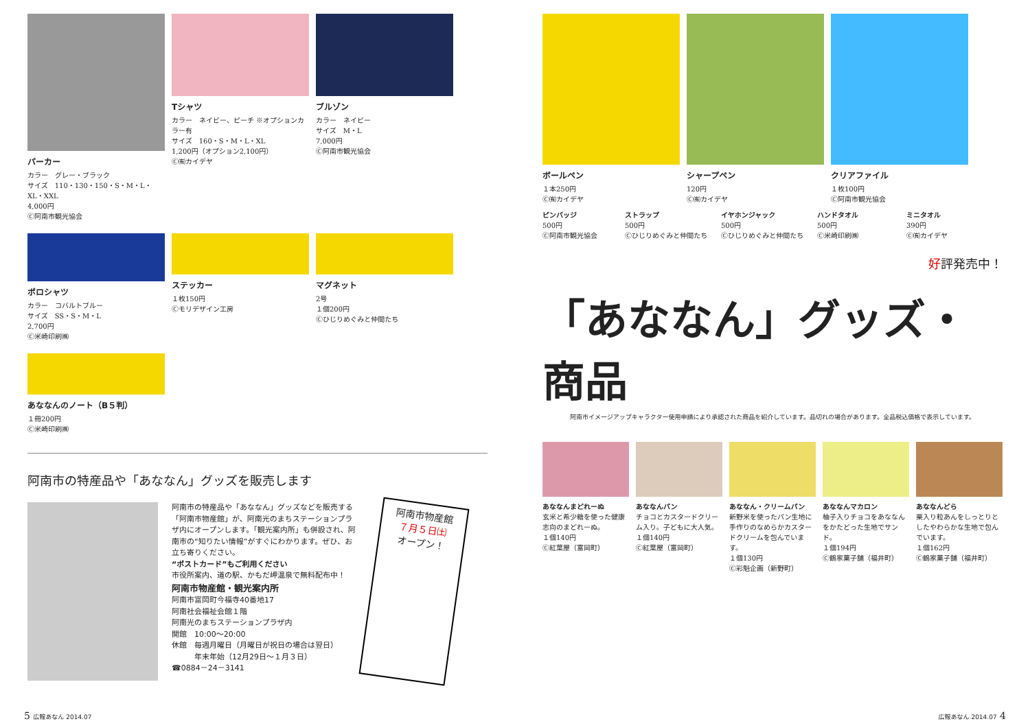パーカー
カラー　グレー・ブラック
サイズ　110・130・150・S・M・L・XL・XXL
4,000円
Ⓒ阿南市観光協会
Tシャツ
カラー　ネイビー、ピーチ ※オプションカラー有
サイズ　160・S・M・L・XL
1,200円（オプション2,100円）
Ⓒ㈲カイデヤ
ブルゾン
カラー　ネイビー
サイズ　M・L
7,000円
Ⓒ阿南市観光協会
ポロシャツ
カラー　コバルトブルー
サイズ　SS・S・M・L
2,700円
Ⓒ米崎印刷㈱
ステッカー
１枚150円
Ⓒモリデザイン工房
マグネット
2号
１個200円
Ⓒひじりめぐみと仲間たち
あななんのノート（B５判）
１冊200円
Ⓒ米崎印刷㈱
阿南市の特産品や「あななん」グッズを販売します
阿南市の特産品や「あななん」グッズなどを販売する「阿南市物産館」が、阿南光のまちステーションプラザ内にオープンします。「観光案内所」も併設され、阿南市の“知りたい情報”がすぐにわかります。ぜひ、お立ち寄りください。
“ポストカード”もご利用ください
市役所案内、道の駅、かもだ岬温泉で無料配布中！
阿南市物産館・観光案内所
阿南市富岡町今福寺40番地17
阿南社会福祉会館１階
阿南光のまちステーションプラザ内
開館　10:00～20:00
休館　毎週月曜日（月曜日が祝日の場合は翌日）
　　　年末年始（12月29日～１月３日）
☎0884－24－3141
阿南市物産館
７月５日㈯
オープン！
5 広報あなん 2014.07
ボールペン
１本250円
Ⓒ㈲カイデヤ
シャープペン
120円
Ⓒ㈲カイデヤ
クリアファイル
１枚100円
Ⓒ阿南市観光協会
ピンバッジ
500円
Ⓒ阿南市観光協会
ストラップ
500円
Ⓒひじりめぐみと仲間たち
イヤホンジャック
500円
Ⓒひじりめぐみと仲間たち
ハンドタオル
500円
Ⓒ米崎印刷㈱
ミニタオル
390円
Ⓒ㈲カイデヤ
好評発売中！
「あななん」グッズ・商品
阿南市イメージアップキャラクター使用申請により承認された商品を紹介しています。品切れの場合があります。全品税込価格で表示しています。
あななんまどれーぬ
玄米と希少糖を使った健康志向のまどれーぬ。
１個140円
Ⓒ紅葉屋（富岡町）
あななんパン
チョコとカスタードクリーム入り。子どもに大人気。
１個140円
Ⓒ紅葉屋（富岡町）
あななん・クリームパン
新野米を使ったパン生地に手作りのなめらかカスタードクリームを包んでいます。
１個130円
Ⓒ彩魁企画（新野町）
あななんマカロン
柚子入りチョコをあななんをかたどった生地でサンド。
１個194円
Ⓒ鶴家菓子舗（福井町）
あななんどら
栗入り粒あんをしっとりとしたやわらかな生地で包んでいます。
１個162円
Ⓒ鶴家菓子舗（福井町）
広報あなん 2014.07 4